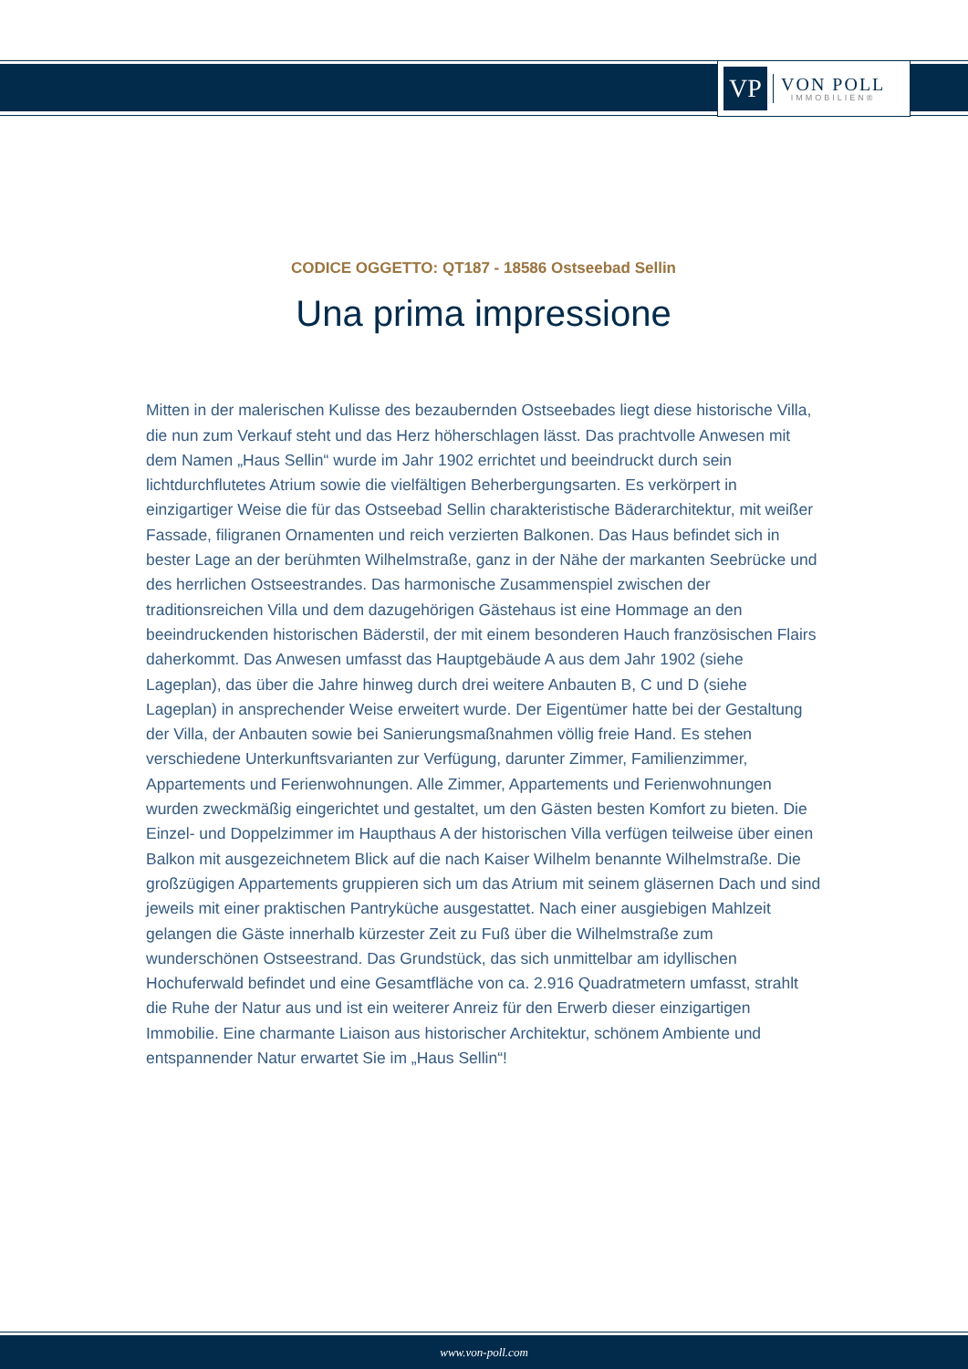VP
VON POLL
IMMOBILIEN®
CODICE OGGETTO: QT187 - 18586 Ostseebad Sellin
Una prima impressione
Mitten in der malerischen Kulisse des bezaubernden Ostseebades liegt diese historische Villa, die nun zum Verkauf steht und das Herz höherschlagen lässt. Das prachtvolle Anwesen mit dem Namen „Haus Sellin“ wurde im Jahr 1902 errichtet und beeindruckt durch sein lichtdurchflutetes Atrium sowie die vielfältigen Beherbergungsarten. Es verkörpert in einzigartiger Weise die für das Ostseebad Sellin charakteristische Bäderarchitektur, mit weißer Fassade, filigranen Ornamenten und reich verzierten Balkonen. Das Haus befindet sich in bester Lage an der berühmten Wilhelmstraße, ganz in der Nähe der markanten Seebrücke und des herrlichen Ostseestrandes. Das harmonische Zusammenspiel zwischen der traditionsreichen Villa und dem dazugehörigen Gästehaus ist eine Hommage an den beeindruckenden historischen Bäderstil, der mit einem besonderen Hauch französischen Flairs daherkommt. Das Anwesen umfasst das Hauptgebäude A aus dem Jahr 1902 (siehe Lageplan), das über die Jahre hinweg durch drei weitere Anbauten B, C und D (siehe Lageplan) in ansprechender Weise erweitert wurde. Der Eigentümer hatte bei der Gestaltung der Villa, der Anbauten sowie bei Sanierungsmaßnahmen völlig freie Hand. Es stehen verschiedene Unterkunftsvarianten zur Verfügung, darunter Zimmer, Familienzimmer, Appartements und Ferienwohnungen. Alle Zimmer, Appartements und Ferienwohnungen wurden zweckmäßig eingerichtet und gestaltet, um den Gästen besten Komfort zu bieten. Die Einzel- und Doppelzimmer im Haupthaus A der historischen Villa verfügen teilweise über einen Balkon mit ausgezeichnetem Blick auf die nach Kaiser Wilhelm benannte Wilhelmstraße. Die großzügigen Appartements gruppieren sich um das Atrium mit seinem gläsernen Dach und sind jeweils mit einer praktischen Pantryküche ausgestattet. Nach einer ausgiebigen Mahlzeit gelangen die Gäste innerhalb kürzester Zeit zu Fuß über die Wilhelmstraße zum wunderschönen Ostseestrand. Das Grundstück, das sich unmittelbar am idyllischen Hochuferwald befindet und eine Gesamtfläche von ca. 2.916 Quadratmetern umfasst, strahlt die Ruhe der Natur aus und ist ein weiterer Anreiz für den Erwerb dieser einzigartigen Immobilie. Eine charmante Liaison aus historischer Architektur, schönem Ambiente und entspannender Natur erwartet Sie im „Haus Sellin“!
www.von-poll.com